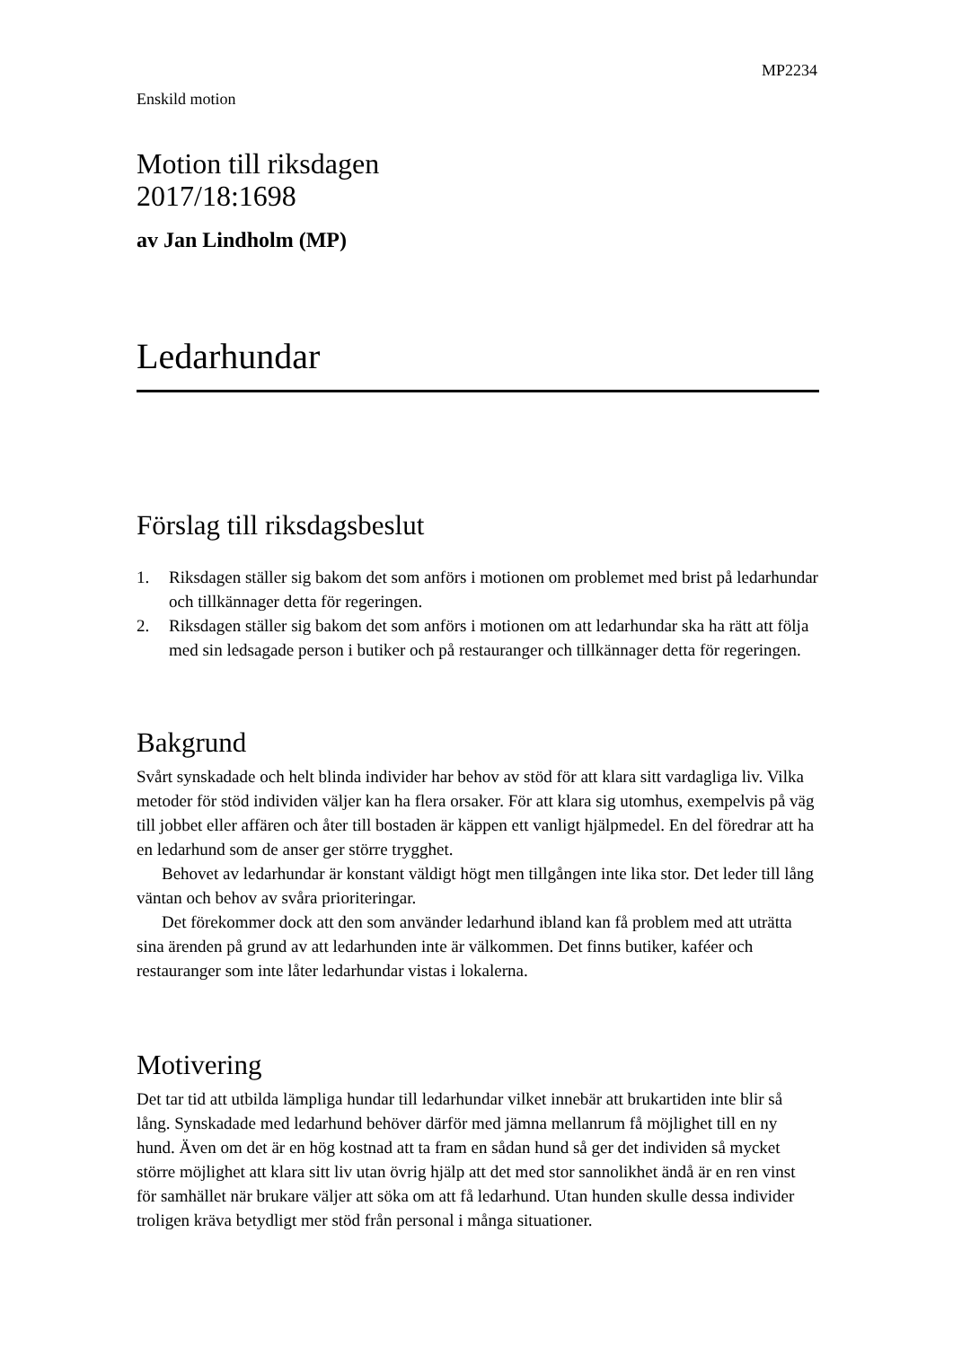MP2234
Enskild motion
Motion till riksdagen
2017/18:1698
av Jan Lindholm (MP)
Ledarhundar
Förslag till riksdagsbeslut
1. Riksdagen ställer sig bakom det som anförs i motionen om problemet med brist på ledarhundar och tillkännager detta för regeringen.
2. Riksdagen ställer sig bakom det som anförs i motionen om att ledarhundar ska ha rätt att följa med sin ledsagade person i butiker och på restauranger och tillkännager detta för regeringen.
Bakgrund
Svårt synskadade och helt blinda individer har behov av stöd för att klara sitt vardagliga liv. Vilka metoder för stöd individen väljer kan ha flera orsaker. För att klara sig utomhus, exempelvis på väg till jobbet eller affären och åter till bostaden är käppen ett vanligt hjälpmedel. En del föredrar att ha en ledarhund som de anser ger större trygghet.
Behovet av ledarhundar är konstant väldigt högt men tillgången inte lika stor. Det leder till lång väntan och behov av svåra prioriteringar.
Det förekommer dock att den som använder ledarhund ibland kan få problem med att uträtta sina ärenden på grund av att ledarhunden inte är välkommen. Det finns butiker, kaféer och restauranger som inte låter ledarhundar vistas i lokalerna.
Motivering
Det tar tid att utbilda lämpliga hundar till ledarhundar vilket innebär att brukartiden inte blir så lång. Synskadade med ledarhund behöver därför med jämna mellanrum få möjlighet till en ny hund. Även om det är en hög kostnad att ta fram en sådan hund så ger det individen så mycket större möjlighet att klara sitt liv utan övrig hjälp att det med stor sannolikhet ändå är en ren vinst för samhället när brukare väljer att söka om att få ledarhund. Utan hunden skulle dessa individer troligen kräva betydligt mer stöd från personal i många situationer.